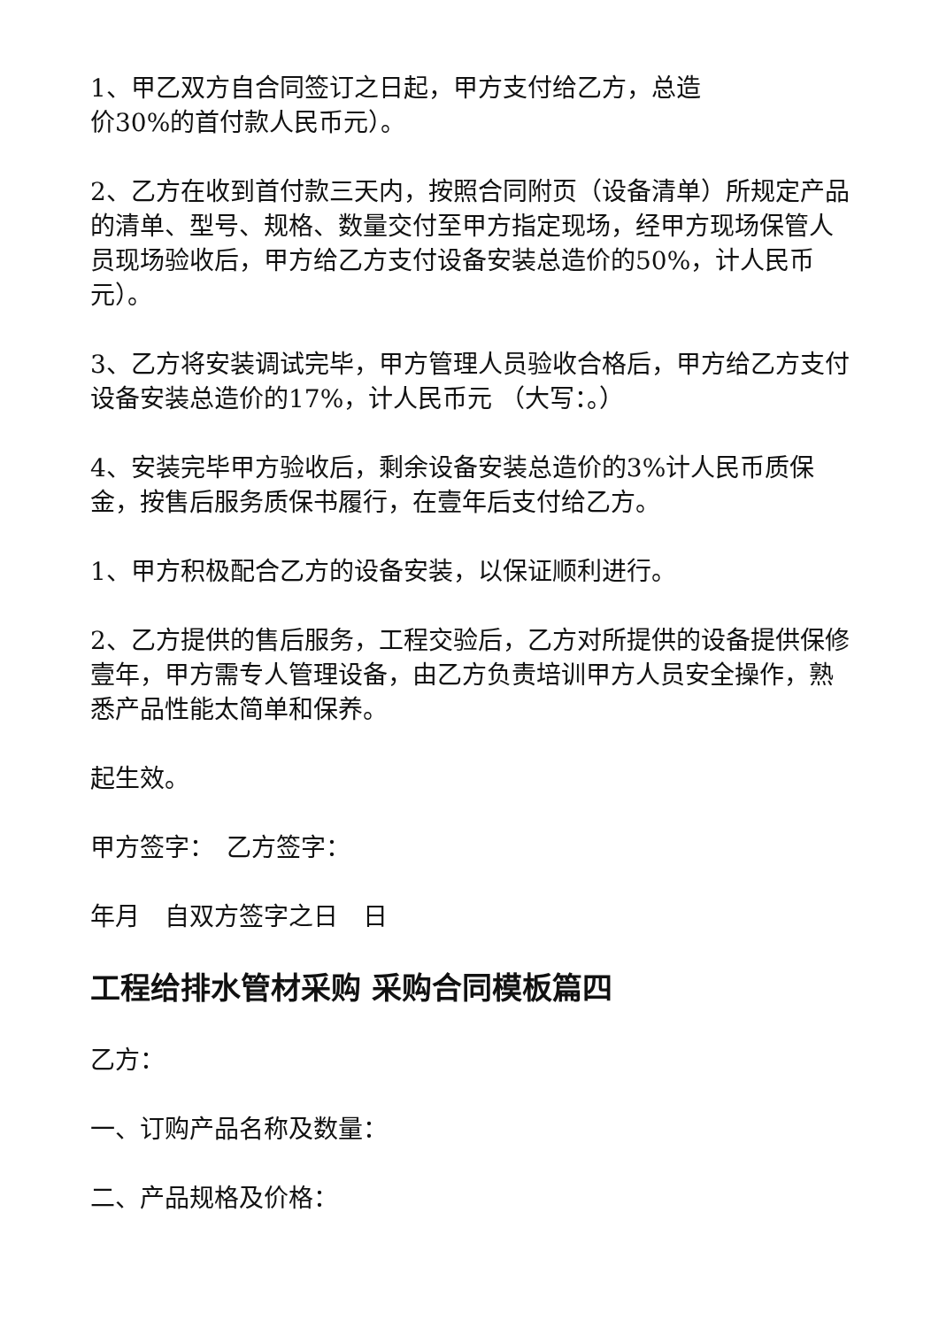1、甲乙双方自合同签订之日起，甲方支付给乙方，总造
价30%的首付款人民币元）。
2、乙方在收到首付款三天内，按照合同附页（设备清单）所规定产品的清单、型号、规格、数量交付至甲方指定现场，经甲方现场保管人员现场验收后，甲方给乙方支付设备安装总造价的50%，计人民币元）。
3、乙方将安装调试完毕，甲方管理人员验收合格后，甲方给乙方支付设备安装总造价的17%，计人民币元 （大写：。）
4、安装完毕甲方验收后，剩余设备安装总造价的3%计人民币质保金，按售后服务质保书履行，在壹年后支付给乙方。
1、甲方积极配合乙方的设备安装，以保证顺利进行。
2、乙方提供的售后服务，工程交验后，乙方对所提供的设备提供保修壹年，甲方需专人管理设备，由乙方负责培训甲方人员安全操作，熟悉产品性能太简单和保养。
起生效。
甲方签字：　乙方签字：
年月　自双方签字之日　日
工程给排水管材采购 采购合同模板篇四
乙方：
一、订购产品名称及数量：
二、产品规格及价格：